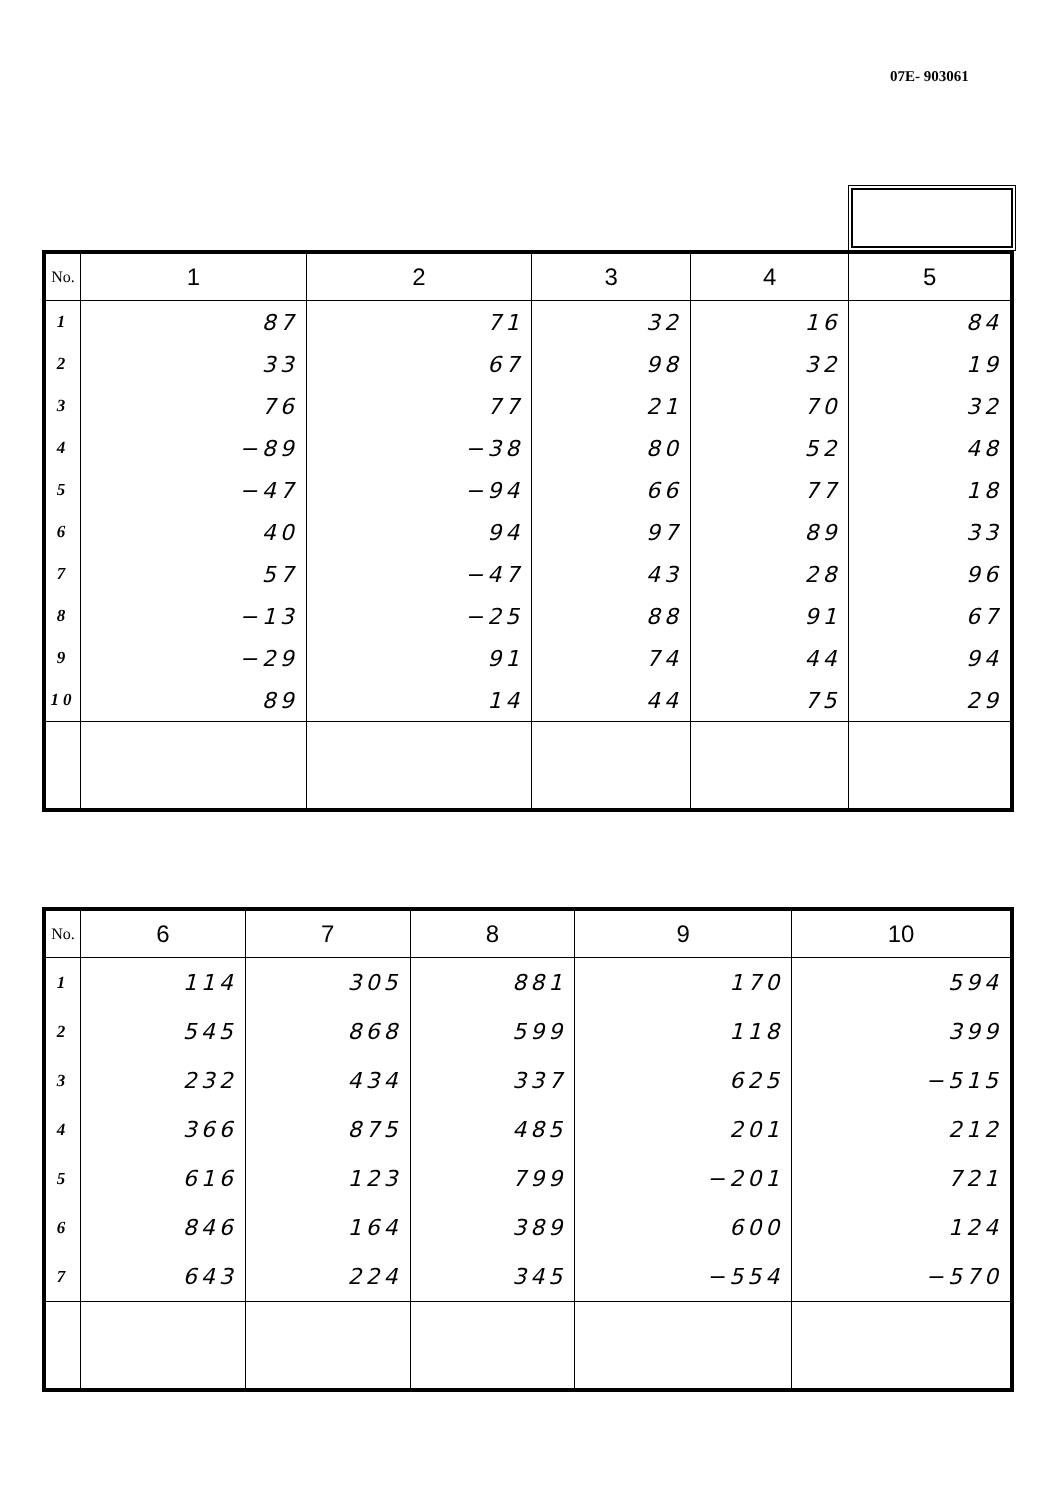07E- 903061
| No. | 1 | 2 | 3 | 4 | 5 |
| --- | --- | --- | --- | --- | --- |
| 1 | 87 | 71 | 32 | 16 | 84 |
| 2 | 33 | 67 | 98 | 32 | 19 |
| 3 | 76 | 77 | 21 | 70 | 32 |
| 4 | −89 | −38 | 80 | 52 | 48 |
| 5 | −47 | −94 | 66 | 77 | 18 |
| 6 | 40 | 94 | 97 | 89 | 33 |
| 7 | 57 | −47 | 43 | 28 | 96 |
| 8 | −13 | −25 | 88 | 91 | 67 |
| 9 | −29 | 91 | 74 | 44 | 94 |
| 10 | 89 | 14 | 44 | 75 | 29 |
| No. | 6 | 7 | 8 | 9 | 10 |
| --- | --- | --- | --- | --- | --- |
| 1 | 114 | 305 | 881 | 170 | 594 |
| 2 | 545 | 868 | 599 | 118 | 399 |
| 3 | 232 | 434 | 337 | 625 | −515 |
| 4 | 366 | 875 | 485 | 201 | 212 |
| 5 | 616 | 123 | 799 | −201 | 721 |
| 6 | 846 | 164 | 389 | 600 | 124 |
| 7 | 643 | 224 | 345 | −554 | −570 |